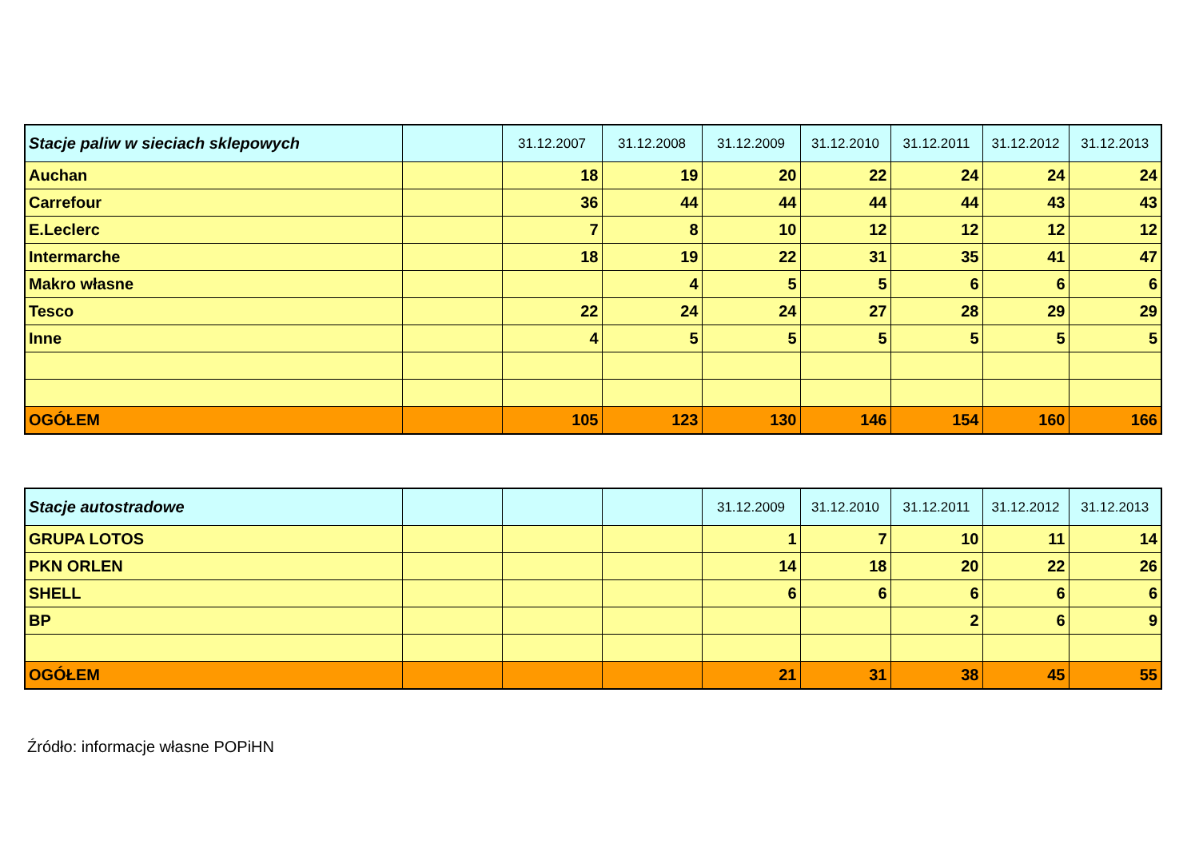| Stacje paliw w sieciach sklepowych | | 31.12.2007 | 31.12.2008 | 31.12.2009 | 31.12.2010 | 31.12.2011 | 31.12.2012 | 31.12.2013 |
| --- | --- | --- | --- | --- | --- | --- | --- | --- |
| Auchan | | 18 | 19 | 20 | 22 | 24 | 24 | 24 |
| Carrefour | | 36 | 44 | 44 | 44 | 44 | 43 | 43 |
| E.Leclerc | | 7 | 8 | 10 | 12 | 12 | 12 | 12 |
| Intermarche | | 18 | 19 | 22 | 31 | 35 | 41 | 47 |
| Makro własne | | | 4 | 5 | 5 | 6 | 6 | 6 |
| Tesco | | 22 | 24 | 24 | 27 | 28 | 29 | 29 |
| Inne | | 4 | 5 | 5 | 5 | 5 | 5 | 5 |
| OGÓŁEM | | 105 | 123 | 130 | 146 | 154 | 160 | 166 |
| Stacje autostradowe | | | | 31.12.2009 | 31.12.2010 | 31.12.2011 | 31.12.2012 | 31.12.2013 |
| --- | --- | --- | --- | --- | --- | --- | --- | --- |
| GRUPA LOTOS | | | | 1 | 7 | 10 | 11 | 14 |
| PKN ORLEN | | | | 14 | 18 | 20 | 22 | 26 |
| SHELL | | | | 6 | 6 | 6 | 6 | 6 |
| BP | | | | | | 2 | 6 | 9 |
| OGÓŁEM | | | | 21 | 31 | 38 | 45 | 55 |
Źródło: informacje własne POPiHN